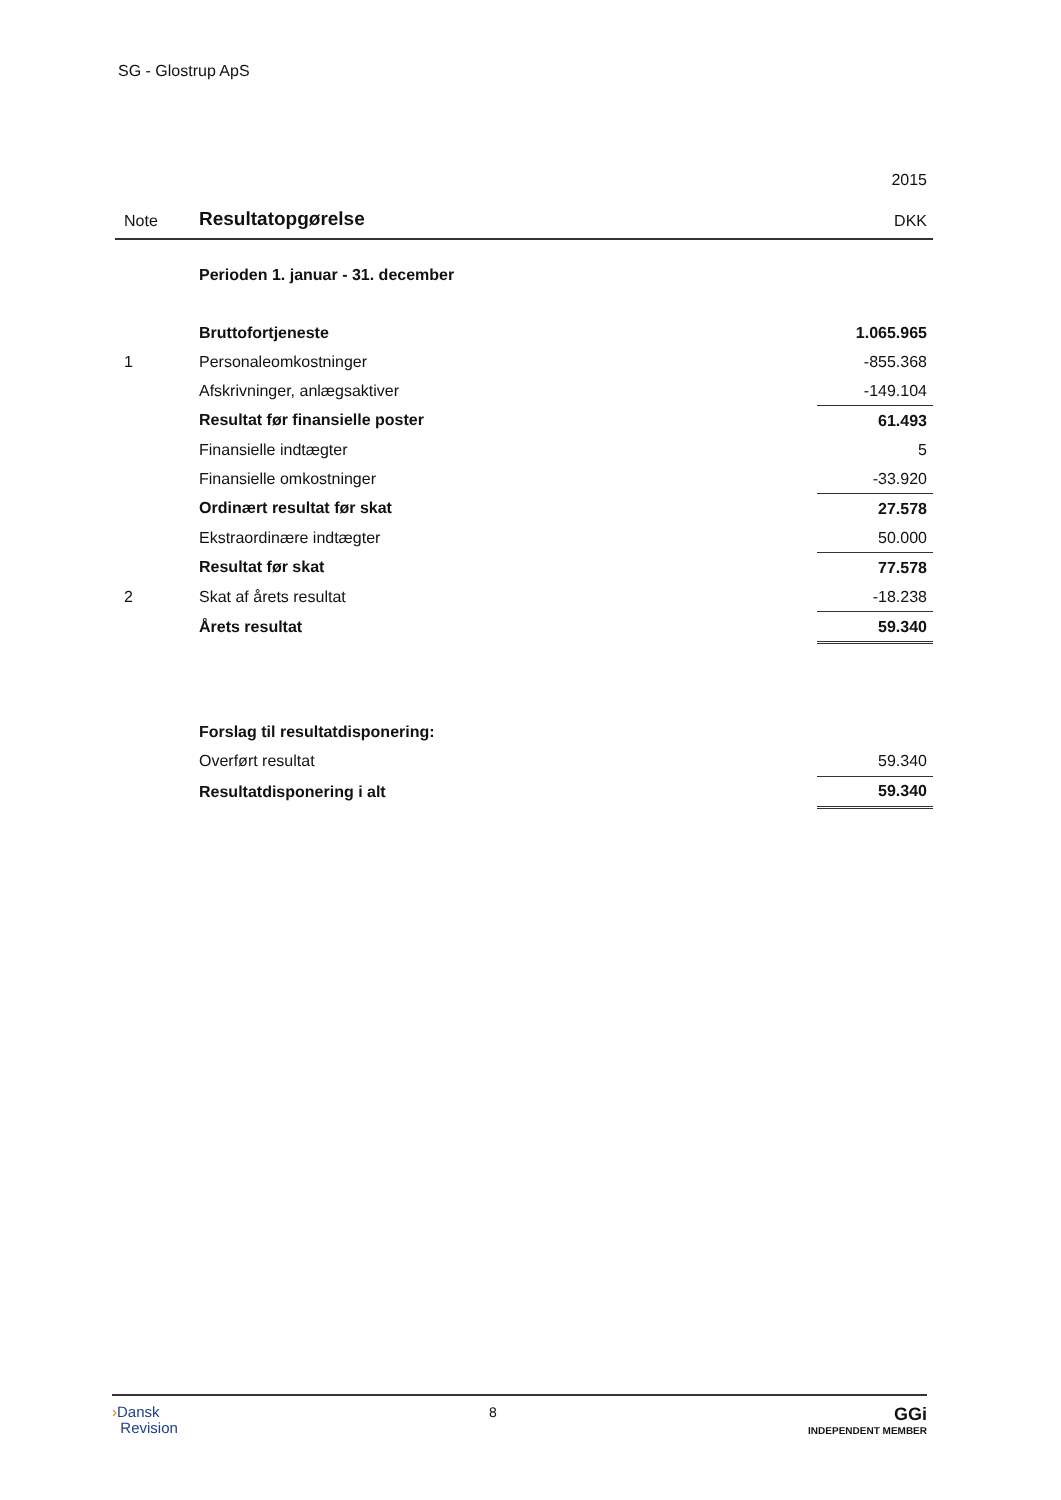SG - Glostrup ApS
| | | 2015 |
| Note | Resultatopgørelse | DKK |
| | Perioden 1. januar - 31. december | |
| | Bruttofortjeneste | 1.065.965 |
| 1 | Personaleomkostninger | -855.368 |
| | Afskrivninger, anlægsaktiver | -149.104 |
| | Resultat før finansielle poster | 61.493 |
| | Finansielle indtægter | 5 |
| | Finansielle omkostninger | -33.920 |
| | Ordinært resultat før skat | 27.578 |
| | Ekstraordinære indtægter | 50.000 |
| | Resultat før skat | 77.578 |
| 2 | Skat af årets resultat | -18.238 |
| | Årets resultat | 59.340 |
| | Forslag til resultatdisponering: | |
| | Overført resultat | 59.340 |
| | Resultatdisponering i alt | 59.340 |
›Dansk
Revision
8
GGi
INDEPENDENT MEMBER